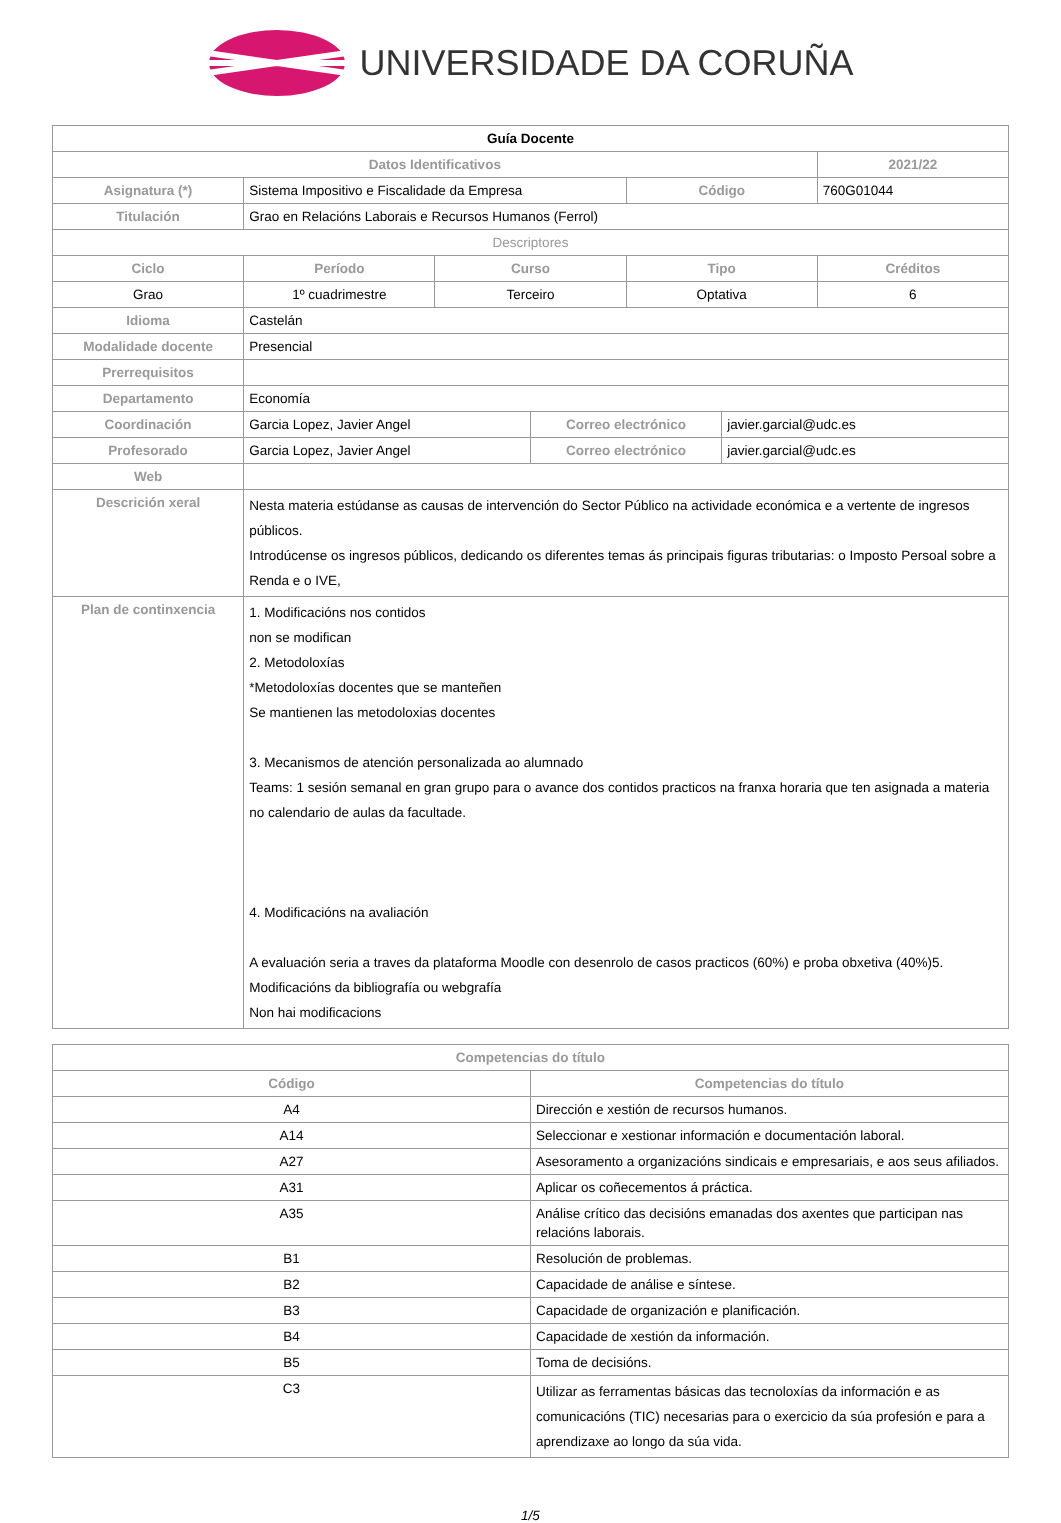UNIVERSIDADE DA CORUÑA
| Guía Docente | | | | | | |
| Datos Identificativos | | | | | | 2021/22 |
| Asignatura (*) | Sistema Impositivo e Fiscalidade da Empresa | | | Código | | 760G01044 |
| Titulación | Grao en Relacións Laborais e Recursos Humanos (Ferrol) | | | | | |
| Descriptores | | | | | | |
| Ciclo | Período | Curso | | Tipo | | Créditos |
| Grao | 1º cuadrimestre | Terceiro | | Optativa | | 6 |
| Idioma | Castelán | | | | | |
| Modalidade docente | Presencial | | | | | |
| Prerrequisitos | | | | | | |
| Departamento | Economía | | | | | |
| Coordinación | Garcia Lopez, Javier Angel | | Correo electrónico | | javier.garcial@udc.es | |
| Profesorado | Garcia Lopez, Javier Angel | | Correo electrónico | | javier.garcial@udc.es | |
| Web | | | | | | |
| Descrición xeral | Nesta materia estúdanse as causas de intervención do Sector Público na actividade económica e a vertente de ingresos públicos. Introdúcense os ingresos públicos, dedicando os diferentes temas ás principais figuras tributarias: o Imposto Persoal sobre a Renda e o IVE, | | | | | |
| Plan de continxencia | 1. Modificacións nos contidos non se modifican 2. Metodoloxías *Metodoloxías docentes que se manteñen Se mantienen las metodoloxias docentes 3. Mecanismos de atención personalizada ao alumnado Teams: 1 sesión semanal en gran grupo para o avance dos contidos practicos na franxa horaria que ten asignada a materia no calendario de aulas da facultade. 4. Modificacións na avaliación A evaluación seria a traves da plataforma Moodle con desenrolo de casos practicos (60%) e proba obxetiva (40%)5. Modificacións da bibliografía ou webgrafía Non hai modificacions | | | | | |
| Competencias do título | |
| --- | --- |
| Código | Competencias do título |
| A4 | Dirección e xestión de recursos humanos. |
| A14 | Seleccionar e xestionar información e documentación laboral. |
| A27 | Asesoramento a organizacións sindicais e empresariais, e aos seus afiliados. |
| A31 | Aplicar os coñecementos á práctica. |
| A35 | Análise crítico das decisións emanadas dos axentes que participan nas relacións laborais. |
| B1 | Resolución de problemas. |
| B2 | Capacidade de análise e síntese. |
| B3 | Capacidade de organización e planificación. |
| B4 | Capacidade de xestión da información. |
| B5 | Toma de decisións. |
| C3 | Utilizar as ferramentas básicas das tecnoloxías da información e as comunicacións (TIC) necesarias para o exercicio da súa profesión e para a aprendizaxe ao longo da súa vida. |
1/5